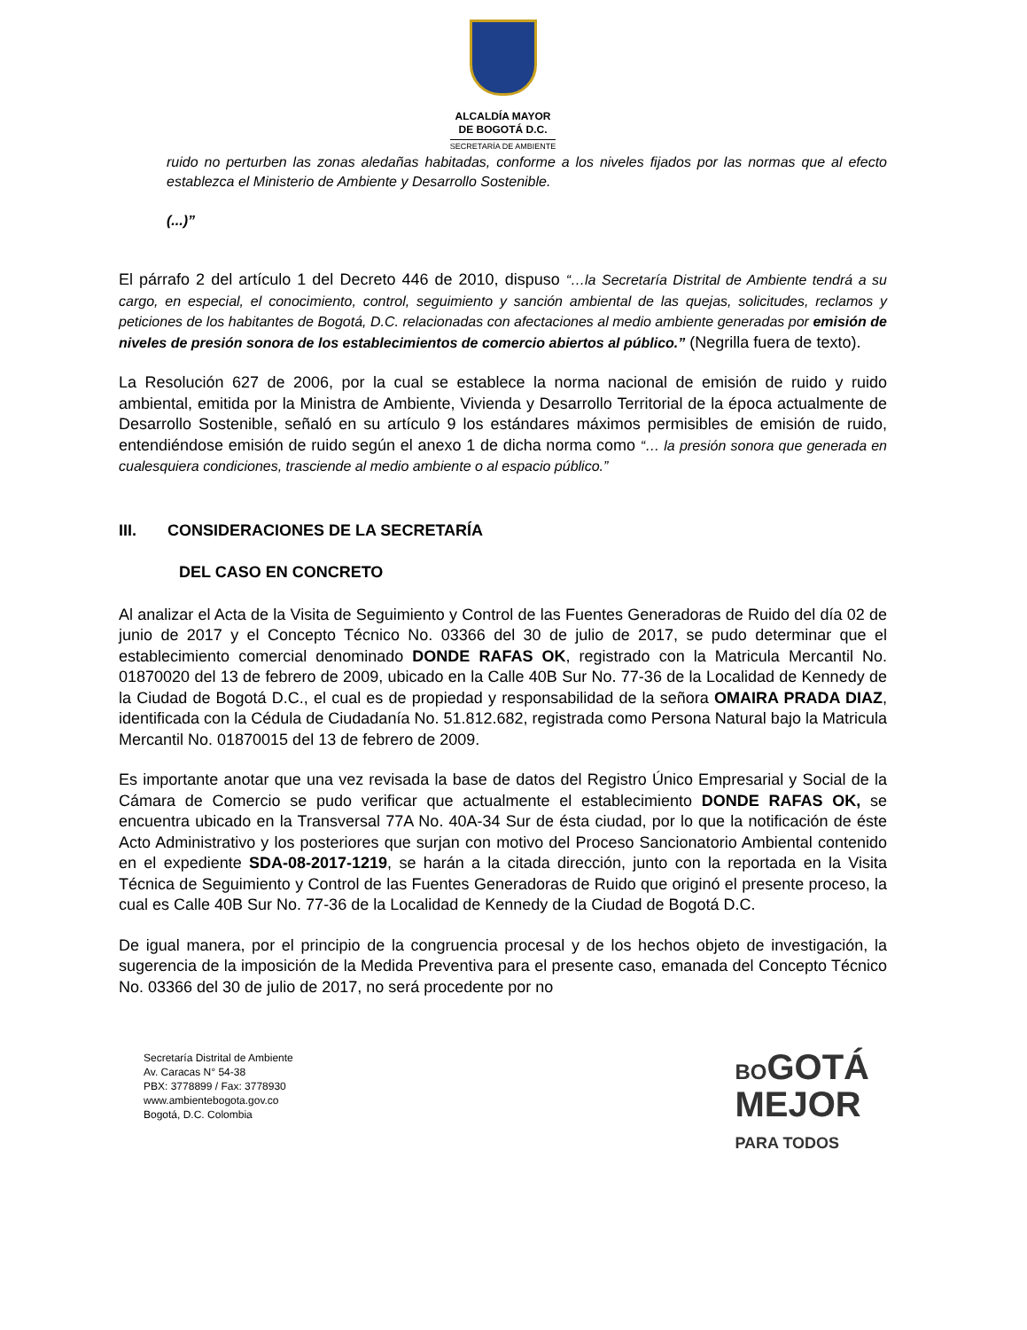ALCALDÍA MAYOR
DE BOGOTÁ D.C.
SECRETARÍA DE AMBIENTE
ruido no perturben las zonas aledañas habitadas, conforme a los niveles fijados por las normas que al efecto establezca el Ministerio de Ambiente y Desarrollo Sostenible.
(...)”
El párrafo 2 del artículo 1 del Decreto 446 de 2010, dispuso “…la Secretaría Distrital de Ambiente tendrá a su cargo, en especial, el conocimiento, control, seguimiento y sanción ambiental de las quejas, solicitudes, reclamos y peticiones de los habitantes de Bogotá, D.C. relacionadas con afectaciones al medio ambiente generadas por emisión de niveles de presión sonora de los establecimientos de comercio abiertos al público.” (Negrilla fuera de texto).
La Resolución 627 de 2006, por la cual se establece la norma nacional de emisión de ruido y ruido ambiental, emitida por la Ministra de Ambiente, Vivienda y Desarrollo Territorial de la época actualmente de Desarrollo Sostenible, señaló en su artículo 9 los estándares máximos permisibles de emisión de ruido, entendiéndose emisión de ruido según el anexo 1 de dicha norma como “… la presión sonora que generada en cualesquiera condiciones, trasciende al medio ambiente o al espacio público.”
III. CONSIDERACIONES DE LA SECRETARÍA
DEL CASO EN CONCRETO
Al analizar el Acta de la Visita de Seguimiento y Control de las Fuentes Generadoras de Ruido del día 02 de junio de 2017 y el Concepto Técnico No. 03366 del 30 de julio de 2017, se pudo determinar que el establecimiento comercial denominado DONDE RAFAS OK, registrado con la Matricula Mercantil No. 01870020 del 13 de febrero de 2009, ubicado en la Calle 40B Sur No. 77-36 de la Localidad de Kennedy de la Ciudad de Bogotá D.C., el cual es de propiedad y responsabilidad de la señora OMAIRA PRADA DIAZ, identificada con la Cédula de Ciudadanía No. 51.812.682, registrada como Persona Natural bajo la Matricula Mercantil No. 01870015 del 13 de febrero de 2009.
Es importante anotar que una vez revisada la base de datos del Registro Único Empresarial y Social de la Cámara de Comercio se pudo verificar que actualmente el establecimiento DONDE RAFAS OK, se encuentra ubicado en la Transversal 77A No. 40A-34 Sur de ésta ciudad, por lo que la notificación de éste Acto Administrativo y los posteriores que surjan con motivo del Proceso Sancionatorio Ambiental contenido en el expediente SDA-08-2017-1219, se harán a la citada dirección, junto con la reportada en la Visita Técnica de Seguimiento y Control de las Fuentes Generadoras de Ruido que originó el presente proceso, la cual es Calle 40B Sur No. 77-36 de la Localidad de Kennedy de la Ciudad de Bogotá D.C.
De igual manera, por el principio de la congruencia procesal y de los hechos objeto de investigación, la sugerencia de la imposición de la Medida Preventiva para el presente caso, emanada del Concepto Técnico No. 03366 del 30 de julio de 2017, no será procedente por no
Secretaría Distrital de Ambiente
Av. Caracas N° 54-38
PBX: 3778899 / Fax: 3778930
www.ambientebogota.gov.co
Bogotá, D.C. Colombia
BOGOTÁ
MEJOR
PARA TODOS